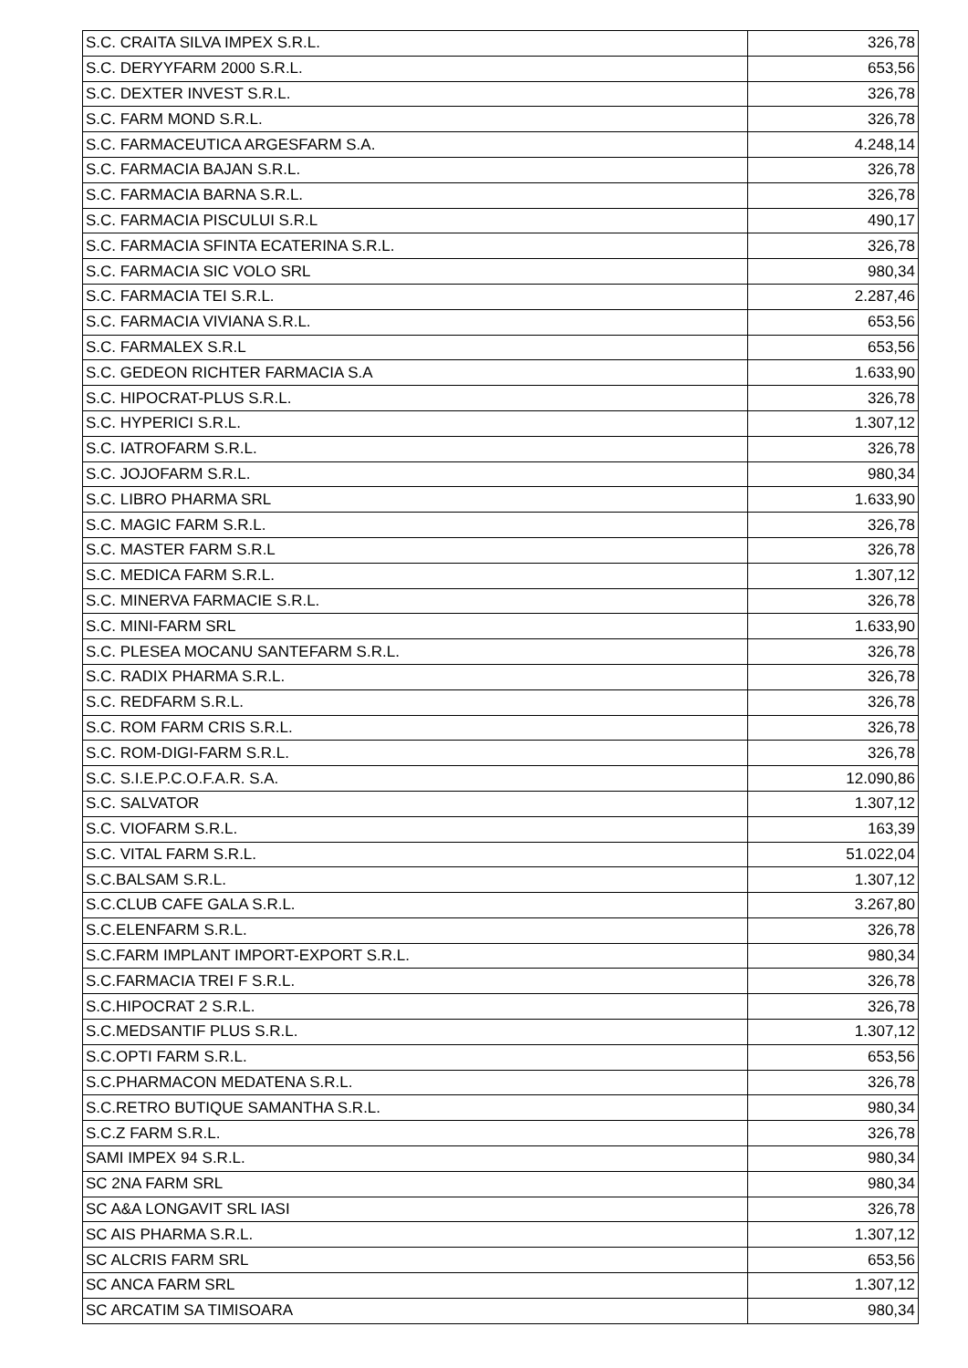| S.C. CRAITA SILVA IMPEX S.R.L. | 326,78 |
| S.C. DERYYFARM 2000 S.R.L. | 653,56 |
| S.C. DEXTER INVEST S.R.L. | 326,78 |
| S.C. FARM MOND S.R.L. | 326,78 |
| S.C. FARMACEUTICA ARGESFARM S.A. | 4.248,14 |
| S.C. FARMACIA BAJAN S.R.L. | 326,78 |
| S.C. FARMACIA BARNA S.R.L. | 326,78 |
| S.C. FARMACIA PISCULUI S.R.L | 490,17 |
| S.C. FARMACIA SFINTA ECATERINA S.R.L. | 326,78 |
| S.C. FARMACIA SIC VOLO SRL | 980,34 |
| S.C. FARMACIA TEI S.R.L. | 2.287,46 |
| S.C. FARMACIA VIVIANA S.R.L. | 653,56 |
| S.C. FARMALEX S.R.L | 653,56 |
| S.C. GEDEON RICHTER FARMACIA S.A | 1.633,90 |
| S.C. HIPOCRAT-PLUS S.R.L. | 326,78 |
| S.C. HYPERICI S.R.L. | 1.307,12 |
| S.C. IATROFARM S.R.L. | 326,78 |
| S.C. JOJOFARM S.R.L. | 980,34 |
| S.C. LIBRO PHARMA SRL | 1.633,90 |
| S.C. MAGIC FARM S.R.L. | 326,78 |
| S.C. MASTER FARM S.R.L | 326,78 |
| S.C. MEDICA FARM S.R.L. | 1.307,12 |
| S.C. MINERVA FARMACIE S.R.L. | 326,78 |
| S.C. MINI-FARM SRL | 1.633,90 |
| S.C. PLESEA MOCANU SANTEFARM S.R.L. | 326,78 |
| S.C. RADIX PHARMA S.R.L. | 326,78 |
| S.C. REDFARM S.R.L. | 326,78 |
| S.C. ROM FARM CRIS S.R.L. | 326,78 |
| S.C. ROM-DIGI-FARM S.R.L. | 326,78 |
| S.C. S.I.E.P.C.O.F.A.R. S.A. | 12.090,86 |
| S.C. SALVATOR | 1.307,12 |
| S.C. VIOFARM S.R.L. | 163,39 |
| S.C. VITAL FARM S.R.L. | 51.022,04 |
| S.C.BALSAM S.R.L. | 1.307,12 |
| S.C.CLUB CAFE GALA S.R.L. | 3.267,80 |
| S.C.ELENFARM S.R.L. | 326,78 |
| S.C.FARM IMPLANT IMPORT-EXPORT S.R.L. | 980,34 |
| S.C.FARMACIA TREI F S.R.L. | 326,78 |
| S.C.HIPOCRAT 2 S.R.L. | 326,78 |
| S.C.MEDSANTIF PLUS S.R.L. | 1.307,12 |
| S.C.OPTI FARM S.R.L. | 653,56 |
| S.C.PHARMACON MEDATENA S.R.L. | 326,78 |
| S.C.RETRO BUTIQUE SAMANTHA S.R.L. | 980,34 |
| S.C.Z FARM S.R.L. | 326,78 |
| SAMI IMPEX 94 S.R.L. | 980,34 |
| SC 2NA FARM SRL | 980,34 |
| SC A&A LONGAVIT SRL IASI | 326,78 |
| SC AIS PHARMA S.R.L. | 1.307,12 |
| SC ALCRIS FARM SRL | 653,56 |
| SC ANCA FARM SRL | 1.307,12 |
| SC ARCATIM SA TIMISOARA | 980,34 |